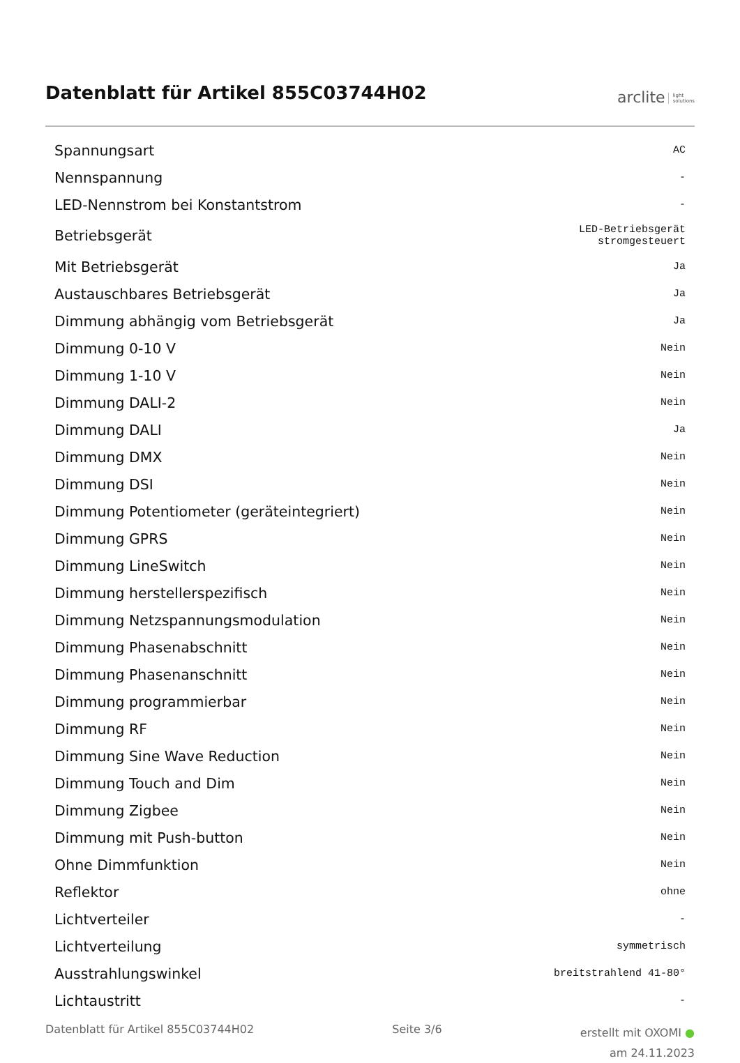Datenblatt für Artikel 855C03744H02
arclite light
solutions
| Spannungsart | AC |
| Nennspannung | - |
| LED-Nennstrom bei Konstantstrom | - |
| Betriebsgerät | LED-Betriebsgerät stromgesteuert |
| Mit Betriebsgerät | Ja |
| Austauschbares Betriebsgerät | Ja |
| Dimmung abhängig vom Betriebsgerät | Ja |
| Dimmung 0-10 V | Nein |
| Dimmung 1-10 V | Nein |
| Dimmung DALI-2 | Nein |
| Dimmung DALI | Ja |
| Dimmung DMX | Nein |
| Dimmung DSI | Nein |
| Dimmung Potentiometer (geräteintegriert) | Nein |
| Dimmung GPRS | Nein |
| Dimmung LineSwitch | Nein |
| Dimmung herstellerspezifisch | Nein |
| Dimmung Netzspannungsmodulation | Nein |
| Dimmung Phasenabschnitt | Nein |
| Dimmung Phasenanschnitt | Nein |
| Dimmung programmierbar | Nein |
| Dimmung RF | Nein |
| Dimmung Sine Wave Reduction | Nein |
| Dimmung Touch and Dim | Nein |
| Dimmung Zigbee | Nein |
| Dimmung mit Push-button | Nein |
| Ohne Dimmfunktion | Nein |
| Reflektor | ohne |
| Lichtverteiler | - |
| Lichtverteilung | symmetrisch |
| Ausstrahlungswinkel | breitstrahlend 41-80° |
| Lichtaustritt | - |
Datenblatt für Artikel 855C03744H02 Seite 3/6 erstellt mit OXOMI ●
am 24.11.2023